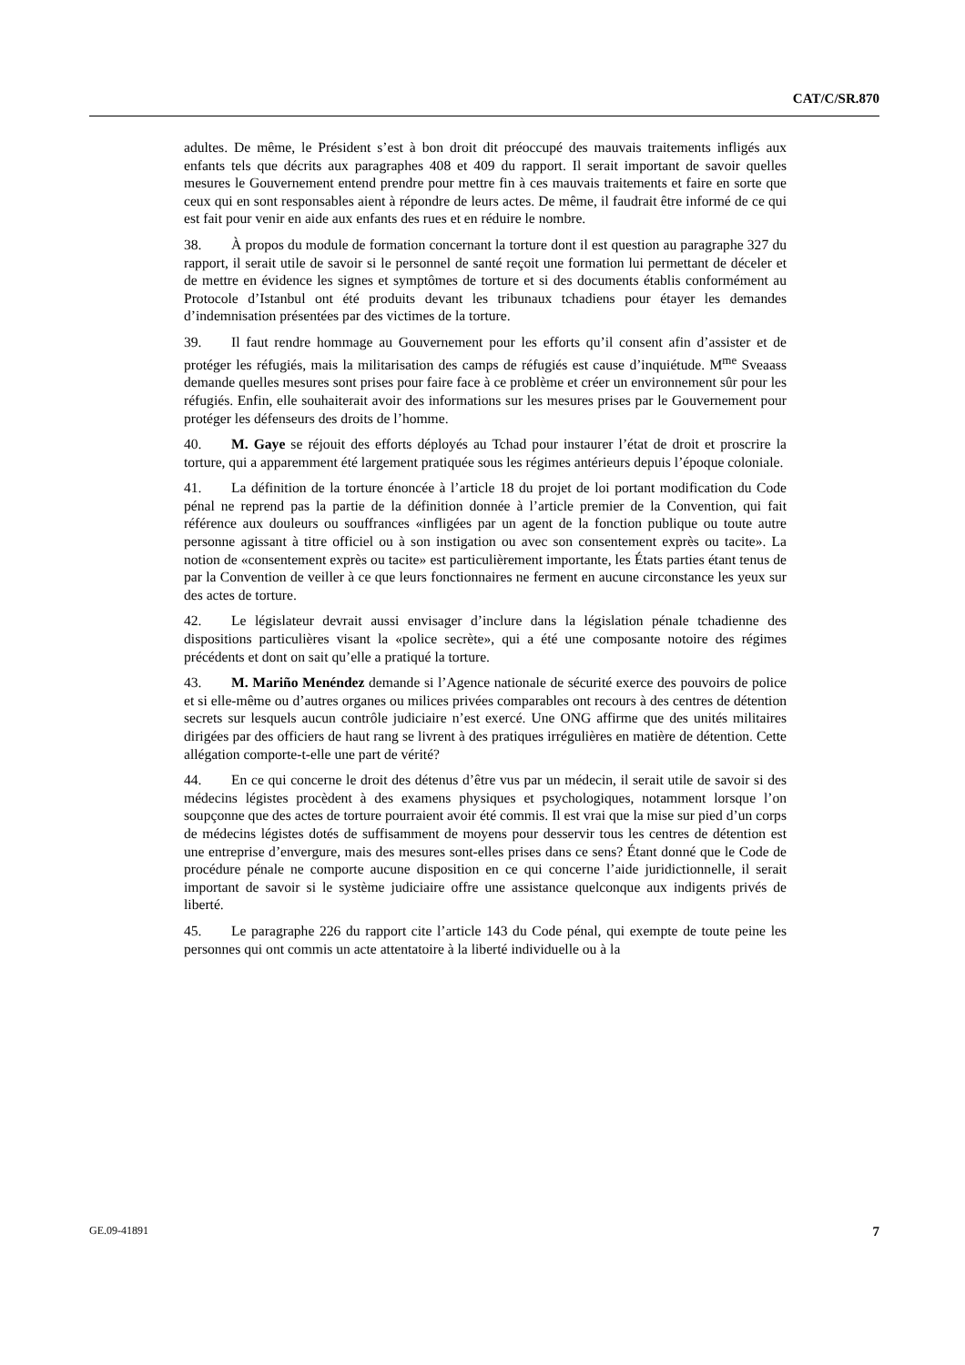CAT/C/SR.870
adultes. De même, le Président s’est à bon droit dit préoccupé des mauvais traitements infligés aux enfants tels que décrits aux paragraphes 408 et 409 du rapport. Il serait important de savoir quelles mesures le Gouvernement entend prendre pour mettre fin à ces mauvais traitements et faire en sorte que ceux qui en sont responsables aient à répondre de leurs actes. De même, il faudrait être informé de ce qui est fait pour venir en aide aux enfants des rues et en réduire le nombre.
38. À propos du module de formation concernant la torture dont il est question au paragraphe 327 du rapport, il serait utile de savoir si le personnel de santé reçoit une formation lui permettant de déceler et de mettre en évidence les signes et symptômes de torture et si des documents établis conformément au Protocole d’Istanbul ont été produits devant les tribunaux tchadiens pour étayer les demandes d’indemnisation présentées par des victimes de la torture.
39. Il faut rendre hommage au Gouvernement pour les efforts qu’il consent afin d’assister et de protéger les réfugiés, mais la militarisation des camps de réfugiés est cause d’inquiétude. M<sup>me</sup> Sveaass demande quelles mesures sont prises pour faire face à ce problème et créer un environnement sûr pour les réfugiés. Enfin, elle souhaiterait avoir des informations sur les mesures prises par le Gouvernement pour protéger les défenseurs des droits de l’homme.
40. M. Gaye se réjouit des efforts déployés au Tchad pour instaurer l’état de droit et proscrire la torture, qui a apparemment été largement pratiquée sous les régimes antérieurs depuis l’époque coloniale.
41. La définition de la torture énoncée à l’article 18 du projet de loi portant modification du Code pénal ne reprend pas la partie de la définition donnée à l’article premier de la Convention, qui fait référence aux douleurs ou souffrances «infligées par un agent de la fonction publique ou toute autre personne agissant à titre officiel ou à son instigation ou avec son consentement exprès ou tacite». La notion de «consentement exprès ou tacite» est particulièrement importante, les États parties étant tenus de par la Convention de veiller à ce que leurs fonctionnaires ne ferment en aucune circonstance les yeux sur des actes de torture.
42. Le législateur devrait aussi envisager d’inclure dans la législation pénale tchadienne des dispositions particulières visant la «police secrète», qui a été une composante notoire des régimes précédents et dont on sait qu’elle a pratiqué la torture.
43. M. Mariño Menéndez demande si l’Agence nationale de sécurité exerce des pouvoirs de police et si elle-même ou d’autres organes ou milices privées comparables ont recours à des centres de détention secrets sur lesquels aucun contrôle judiciaire n’est exercé. Une ONG affirme que des unités militaires dirigées par des officiers de haut rang se livrent à des pratiques irrégulières en matière de détention. Cette allégation comporte-t-elle une part de vérité?
44. En ce qui concerne le droit des détenus d’être vus par un médecin, il serait utile de savoir si des médecins légistes procèdent à des examens physiques et psychologiques, notamment lorsque l’on soupçonne que des actes de torture pourraient avoir été commis. Il est vrai que la mise sur pied d’un corps de médecins légistes dotés de suffisamment de moyens pour desservir tous les centres de détention est une entreprise d’envergure, mais des mesures sont-elles prises dans ce sens? Étant donné que le Code de procédure pénale ne comporte aucune disposition en ce qui concerne l’aide juridictionnelle, il serait important de savoir si le système judiciaire offre une assistance quelconque aux indigents privés de liberté.
45. Le paragraphe 226 du rapport cite l’article 143 du Code pénal, qui exempte de toute peine les personnes qui ont commis un acte attentatoire à la liberté individuelle ou à la
GE.09-41891 7